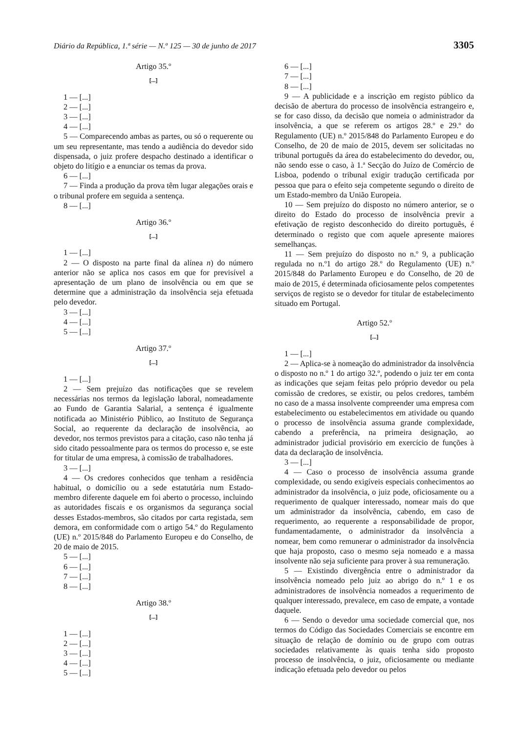Diário da República, 1.ª série — N.º 125 — 30 de junho de 2017 3305
Artigo 35.º
[...]
1 — [...]
2 — [...]
3 — [...]
4 — [...]
5 — Comparecendo ambas as partes, ou só o requerente ou um seu representante, mas tendo a audiência do devedor sido dispensada, o juiz profere despacho destinado a identificar o objeto do litígio e a enunciar os temas da prova.
6 — [...]
7 — Finda a produção da prova têm lugar alegações orais e o tribunal profere em seguida a sentença.
8 — [...]
Artigo 36.º
[...]
1 — [...]
2 — O disposto na parte final da alínea n) do número anterior não se aplica nos casos em que for previsível a apresentação de um plano de insolvência ou em que se determine que a administração da insolvência seja efetuada pelo devedor.
3 — [...]
4 — [...]
5 — [...]
Artigo 37.º
[...]
1 — [...]
2 — Sem prejuízo das notificações que se revelem necessárias nos termos da legislação laboral, nomeadamente ao Fundo de Garantia Salarial, a sentença é igualmente notificada ao Ministério Público, ao Instituto de Segurança Social, ao requerente da declaração de insolvência, ao devedor, nos termos previstos para a citação, caso não tenha já sido citado pessoalmente para os termos do processo e, se este for titular de uma empresa, à comissão de trabalhadores.
3 — [...]
4 — Os credores conhecidos que tenham a residência habitual, o domicílio ou a sede estatutária num Estado-membro diferente daquele em foi aberto o processo, incluindo as autoridades fiscais e os organismos da segurança social desses Estados-membros, são citados por carta registada, sem demora, em conformidade com o artigo 54.º do Regulamento (UE) n.º 2015/848 do Parlamento Europeu e do Conselho, de 20 de maio de 2015.
5 — [...]
6 — [...]
7 — [...]
8 — [...]
Artigo 38.º
[...]
1 — [...]
2 — [...]
3 — [...]
4 — [...]
5 — [...]
6 — [...]
7 — [...]
8 — [...]
9 — A publicidade e a inscrição em registo público da decisão de abertura do processo de insolvência estrangeiro e, se for caso disso, da decisão que nomeia o administrador da insolvência, a que se referem os artigos 28.º e 29.º do Regulamento (UE) n.º 2015/848 do Parlamento Europeu e do Conselho, de 20 de maio de 2015, devem ser solicitadas no tribunal português da área do estabelecimento do devedor, ou, não sendo esse o caso, à 1.ª Secção do Juízo de Comércio de Lisboa, podendo o tribunal exigir tradução certificada por pessoa que para o efeito seja competente segundo o direito de um Estado-membro da União Europeia.
10 — Sem prejuízo do disposto no número anterior, se o direito do Estado do processo de insolvência previr a efetivação de registo desconhecido do direito português, é determinado o registo que com aquele apresente maiores semelhanças.
11 — Sem prejuízo do disposto no n.º 9, a publicação regulada no n.º1 do artigo 28.º do Regulamento (UE) n.º 2015/848 do Parlamento Europeu e do Conselho, de 20 de maio de 2015, é determinada oficiosamente pelos competentes serviços de registo se o devedor for titular de estabelecimento situado em Portugal.
Artigo 52.º
[...]
1 — [...]
2 — Aplica-se à nomeação do administrador da insolvência o disposto no n.º 1 do artigo 32.º, podendo o juiz ter em conta as indicações que sejam feitas pelo próprio devedor ou pela comissão de credores, se existir, ou pelos credores, também no caso de a massa insolvente compreender uma empresa com estabelecimento ou estabelecimentos em atividade ou quando o processo de insolvência assuma grande complexidade, cabendo a preferência, na primeira designação, ao administrador judicial provisório em exercício de funções à data da declaração de insolvência.
3 — [...]
4 — Caso o processo de insolvência assuma grande complexidade, ou sendo exigíveis especiais conhecimentos ao administrador da insolvência, o juiz pode, oficiosamente ou a requerimento de qualquer interessado, nomear mais do que um administrador da insolvência, cabendo, em caso de requerimento, ao requerente a responsabilidade de propor, fundamentadamente, o administrador da insolvência a nomear, bem como remunerar o administrador da insolvência que haja proposto, caso o mesmo seja nomeado e a massa insolvente não seja suficiente para prover à sua remuneração.
5 — Existindo divergência entre o administrador da insolvência nomeado pelo juiz ao abrigo do n.º 1 e os administradores de insolvência nomeados a requerimento de qualquer interessado, prevalece, em caso de empate, a vontade daquele.
6 — Sendo o devedor uma sociedade comercial que, nos termos do Código das Sociedades Comerciais se encontre em situação de relação de domínio ou de grupo com outras sociedades relativamente às quais tenha sido proposto processo de insolvência, o juiz, oficiosamente ou mediante indicação efetuada pelo devedor ou pelos